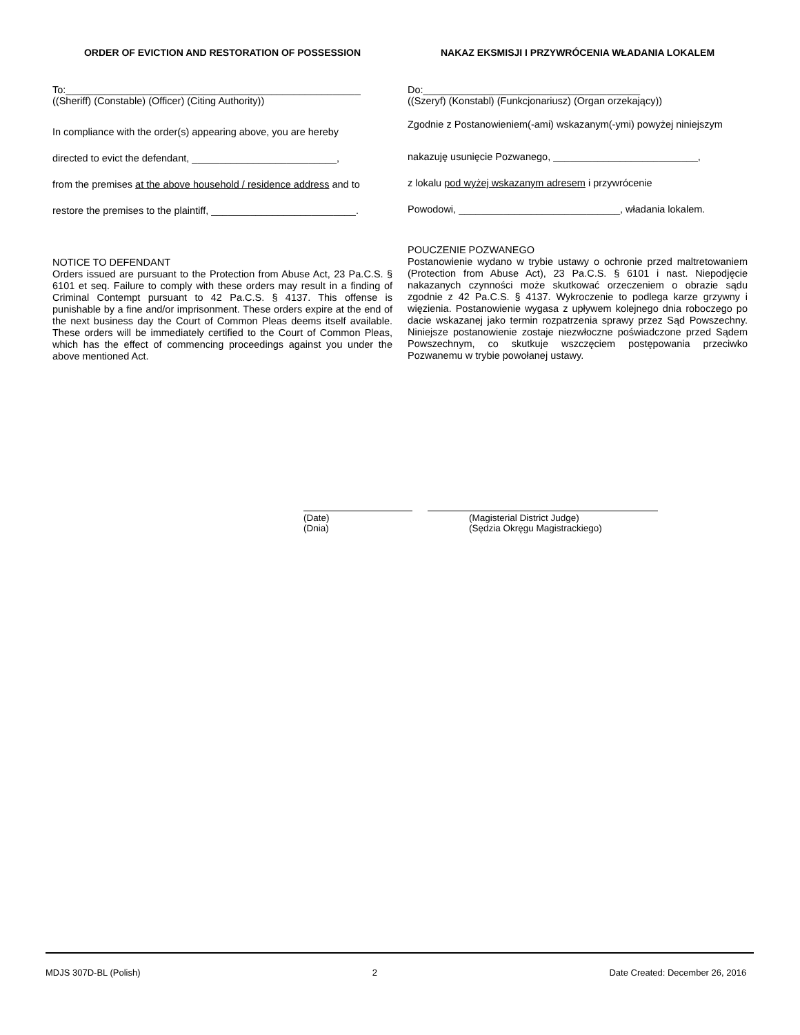ORDER OF EVICTION AND RESTORATION OF POSSESSION
To:_____________________________________________________
((Sheriff) (Constable) (Officer) (Citing Authority))
In compliance with the order(s) appearing above, you are hereby
directed to evict the defendant, __________________________,
from the premises at the above household / residence address and to
restore the premises to the plaintiff, __________________________.
NOTICE TO DEFENDANT
Orders issued are pursuant to the Protection from Abuse Act, 23 Pa.C.S. § 6101 et seq. Failure to comply with these orders may result in a finding of Criminal Contempt pursuant to 42 Pa.C.S. § 4137. This offense is punishable by a fine and/or imprisonment. These orders expire at the end of the next business day the Court of Common Pleas deems itself available. These orders will be immediately certified to the Court of Common Pleas, which has the effect of commencing proceedings against you under the above mentioned Act.
NAKAZ EKSMISJI I PRZYWRÓCENIA WŁADANIA LOKALEM
Do:_______________________________________
((Szeryf) (Konstabl) (Funkcjonariusz) (Organ orzekający))
Zgodnie z Postanowieniem(-ami) wskazanym(-ymi) powyżej niniejszym
nakazuję usunięcie Pozwanego, __________________________,
z lokalu pod wyżej wskazanym adresem i przywrócenie
Powodowi, _____________________________, władania lokalem.
POUCZENIE POZWANEGO
Postanowienie wydano w trybie ustawy o ochronie przed maltretowaniem (Protection from Abuse Act), 23 Pa.C.S. § 6101 i nast. Niepodjęcie nakazanych czynności może skutkować orzeczeniem o obrazie sądu zgodnie z 42 Pa.C.S. § 4137. Wykroczenie to podlega karze grzywny i więzienia. Postanowienie wygasa z upływem kolejnego dnia roboczego po dacie wskazanej jako termin rozpatrzenia sprawy przez Sąd Powszechny. Niniejsze postanowienie zostaje niezwłoczne poświadczone przed Sądem Powszechnym, co skutkuje wszczęciem postępowania przeciwko Pozwanemu w trybie powołanej ustawy.
(Date)
(Dnia)
(Magisterial District Judge)
(Sędzia Okręgu Magistrackiego)
MDJS 307D-BL (Polish) 2 Date Created: December 26, 2016